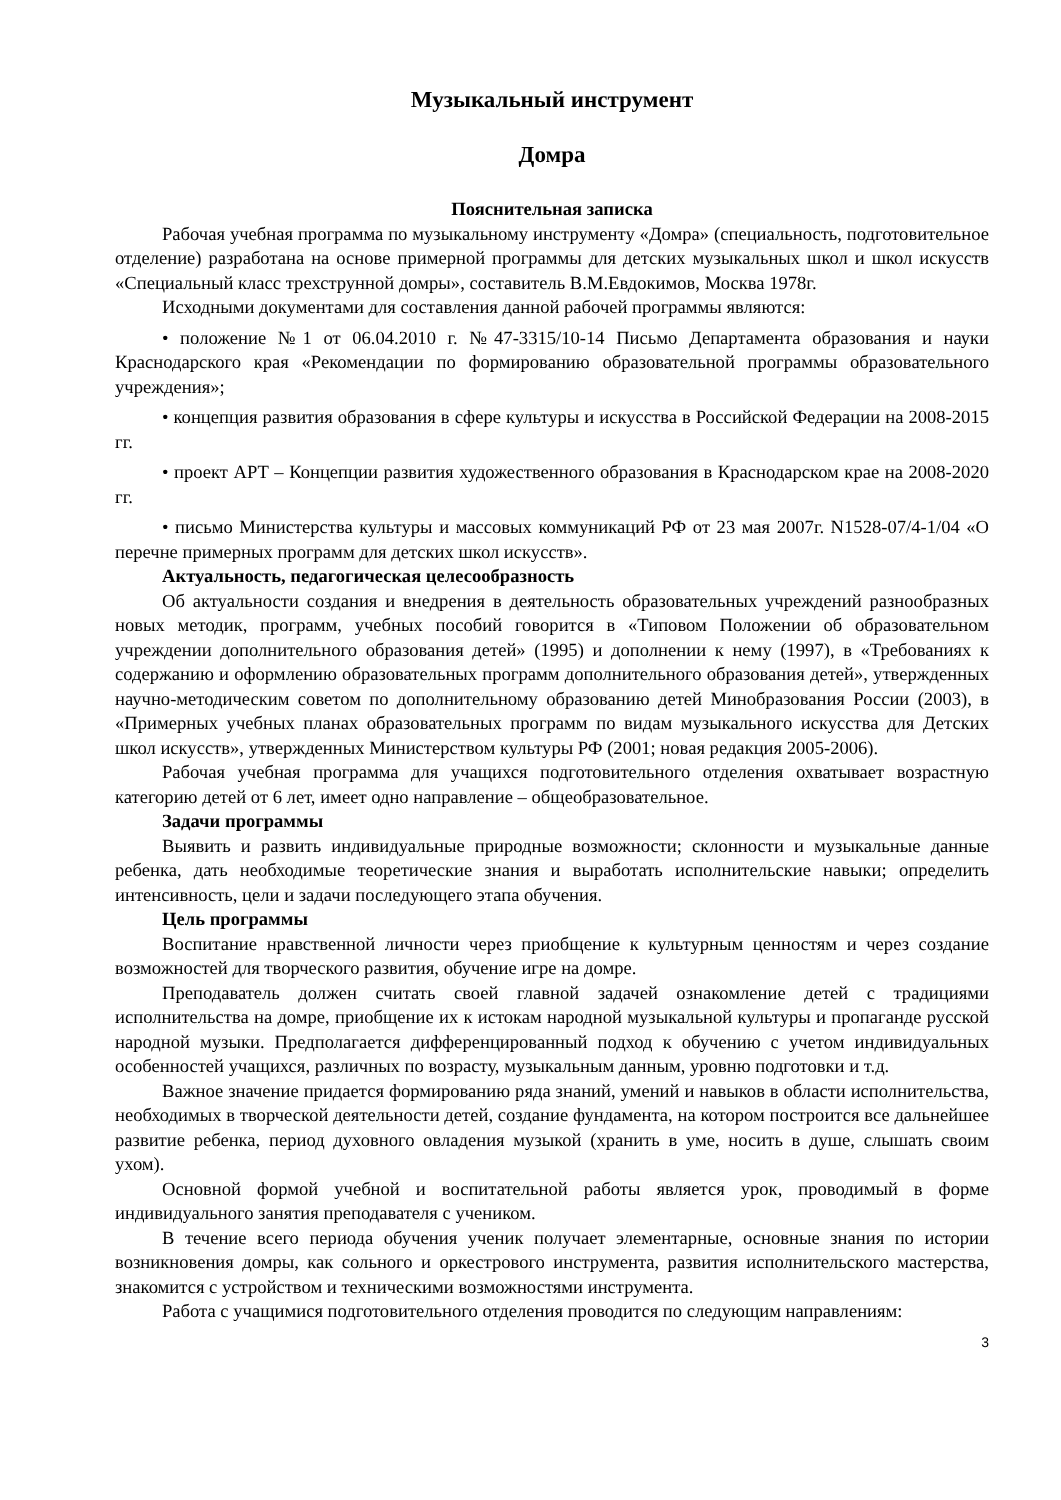Музыкальный инструмент
Домра
Пояснительная записка
Рабочая учебная программа по музыкальному инструменту «Домра» (специальность, подготовительное отделение) разработана на основе примерной программы для детских музыкальных школ и школ искусств «Специальный класс трехструнной домры», составитель В.М.Евдокимов, Москва 1978г.
Исходными документами для составления данной рабочей программы являются:
• положение №1 от 06.04.2010 г. №47-3315/10-14 Письмо Департамента образования и науки Краснодарского края «Рекомендации по формированию образовательной программы образовательного учреждения»;
• концепция развития образования в сфере культуры и искусства в Российской Федерации на 2008-2015 гг.
• проект АРТ – Концепции развития художественного образования в Краснодарском крае на 2008-2020 гг.
• письмо Министерства культуры и массовых коммуникаций РФ от 23 мая 2007г. N1528-07/4-1/04 «О перечне примерных программ для детских школ искусств».
Актуальность, педагогическая целесообразность
Об актуальности создания и внедрения в деятельность образовательных учреждений разнообразных новых методик, программ, учебных пособий говорится в «Типовом Положении об образовательном учреждении дополнительного образования детей» (1995) и дополнении к нему (1997), в «Требованиях к содержанию и оформлению образовательных программ дополнительного образования детей», утвержденных научно-методическим советом по дополнительному образованию детей Минобразования России (2003), в «Примерных учебных планах образовательных программ по видам музыкального искусства для Детских школ искусств», утвержденных Министерством культуры РФ (2001; новая редакция 2005-2006).
Рабочая учебная программа для учащихся подготовительного отделения охватывает возрастную категорию детей от 6 лет, имеет одно направление – общеобразовательное.
Задачи программы
Выявить и развить индивидуальные природные возможности; склонности и музыкальные данные ребенка, дать необходимые теоретические знания и выработать исполнительские навыки; определить интенсивность, цели и задачи последующего этапа обучения.
Цель программы
Воспитание нравственной личности через приобщение к культурным ценностям и через создание возможностей для творческого развития, обучение игре на домре.
Преподаватель должен считать своей главной задачей ознакомление детей с традициями исполнительства на домре, приобщение их к истокам народной музыкальной культуры и пропаганде русской народной музыки. Предполагается дифференцированный подход к обучению с учетом индивидуальных особенностей учащихся, различных по возрасту, музыкальным данным, уровню подготовки и т.д.
Важное значение придается формированию ряда знаний, умений и навыков в области исполнительства, необходимых в творческой деятельности детей, создание фундамента, на котором построится все дальнейшее развитие ребенка, период духовного овладения музыкой (хранить в уме, носить в душе, слышать своим ухом).
Основной формой учебной и воспитательной работы является урок, проводимый в форме индивидуального занятия преподавателя с учеником.
В течение всего периода обучения ученик получает элементарные, основные знания по истории возникновения домры, как сольного и оркестрового инструмента, развития исполнительского мастерства, знакомится с устройством и техническими возможностями инструмента.
Работа с учащимися подготовительного отделения проводится по следующим направлениям:
3